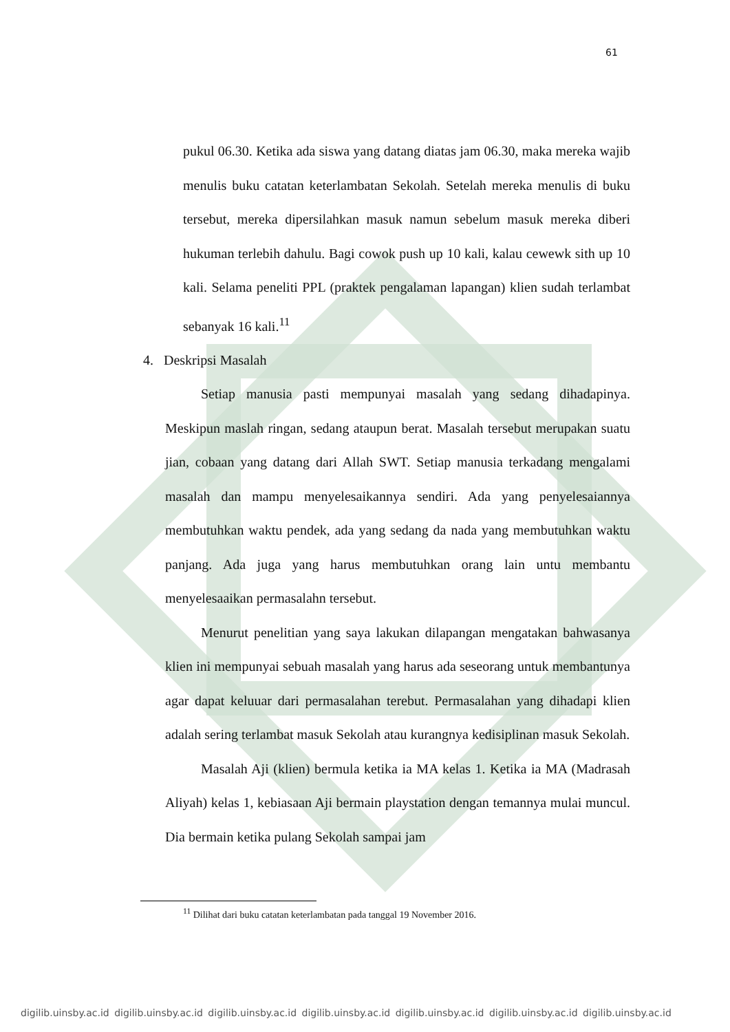61
pukul 06.30. Ketika ada siswa yang datang diatas jam 06.30, maka mereka wajib menulis buku catatan keterlambatan Sekolah. Setelah mereka menulis di buku tersebut, mereka dipersilahkan masuk namun sebelum masuk mereka diberi hukuman terlebih dahulu. Bagi cowok push up 10 kali, kalau cewewk sith up 10 kali. Selama peneliti PPL (praktek pengalaman lapangan) klien sudah terlambat sebanyak 16 kali.<sup>11</sup>
4. Deskripsi Masalah
Setiap manusia pasti mempunyai masalah yang sedang dihadapinya. Meskipun maslah ringan, sedang ataupun berat. Masalah tersebut merupakan suatu jian, cobaan yang datang dari Allah SWT. Setiap manusia terkadang mengalami masalah dan mampu menyelesaikannya sendiri. Ada yang penyelesaiannya membutuhkan waktu pendek, ada yang sedang da nada yang membutuhkan waktu panjang. Ada juga yang harus membutuhkan orang lain untu membantu menyelesaaikan permasalahn tersebut.
Menurut penelitian yang saya lakukan dilapangan mengatakan bahwasanya klien ini mempunyai sebuah masalah yang harus ada seseorang untuk membantunya agar dapat keluuar dari permasalahan terebut. Permasalahan yang dihadapi klien adalah sering terlambat masuk Sekolah atau kurangnya kedisiplinan masuk Sekolah.
Masalah Aji (klien) bermula ketika ia MA kelas 1. Ketika ia MA (Madrasah Aliyah) kelas 1, kebiasaan Aji bermain playstation dengan temannya mulai muncul. Dia bermain ketika pulang Sekolah sampai jam
<sup>11</sup> Dilihat dari buku catatan keterlambatan pada tanggal 19 November 2016.
digilib.uinsby.ac.id digilib.uinsby.ac.id digilib.uinsby.ac.id digilib.uinsby.ac.id digilib.uinsby.ac.id digilib.uinsby.ac.id digilib.uinsby.ac.id